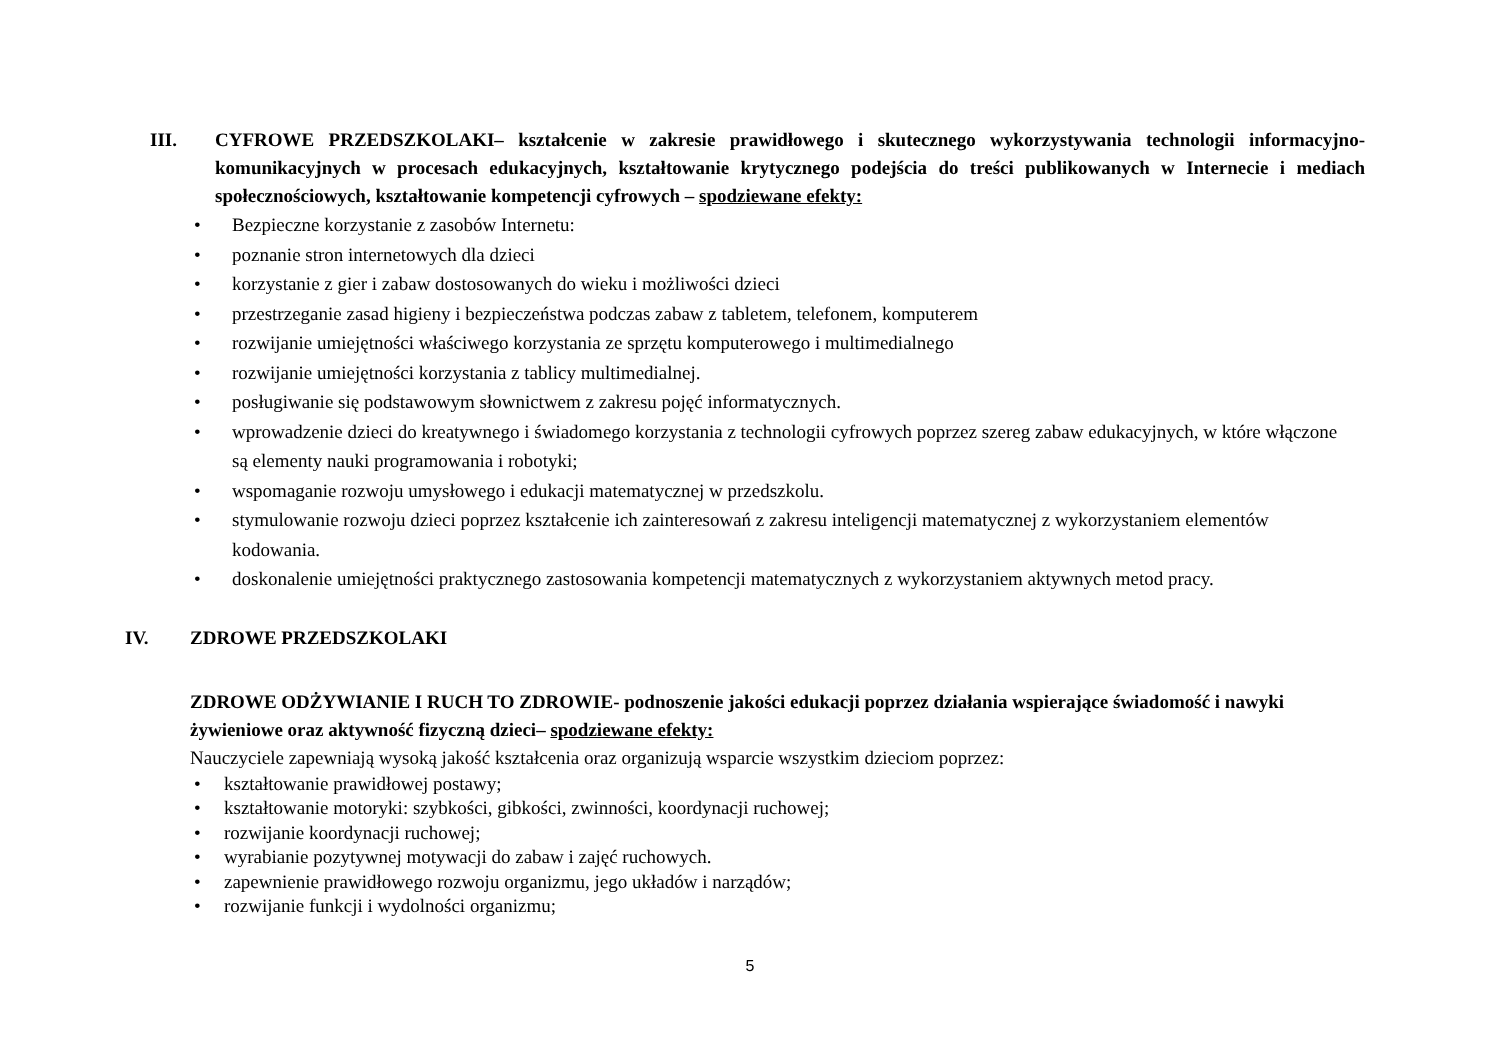III. CYFROWE PRZEDSZKOLAKI– kształcenie w zakresie prawidłowego i skutecznego wykorzystywania technologii informacyjno-komunikacyjnych w procesach edukacyjnych, kształtowanie krytycznego podejścia do treści publikowanych w Internecie i mediach społecznościowych, kształtowanie kompetencji cyfrowych – spodziewane efekty:
• Bezpieczne korzystanie z zasobów Internetu:
• poznanie stron internetowych dla dzieci
• korzystanie z gier i zabaw dostosowanych do wieku i możliwości dzieci
• przestrzeganie zasad higieny i bezpieczeństwa podczas zabaw z tabletem, telefonem, komputerem
• rozwijanie umiejętności właściwego korzystania ze sprzętu komputerowego i multimedialnego
• rozwijanie umiejętności korzystania z tablicy multimedialnej.
• posługiwanie się podstawowym słownictwem z zakresu pojęć informatycznych.
• wprowadzenie dzieci do kreatywnego i świadomego korzystania z technologii cyfrowych poprzez szereg zabaw edukacyjnych, w które włączone są elementy nauki programowania i robotyki;
• wspomaganie rozwoju umysłowego i edukacji matematycznej w przedszkolu.
• stymulowanie rozwoju dzieci poprzez kształcenie ich zainteresowań z zakresu inteligencji matematycznej z wykorzystaniem elementów kodowania.
• doskonalenie umiejętności praktycznego zastosowania kompetencji matematycznych z wykorzystaniem aktywnych metod pracy.
IV. ZDROWE PRZEDSZKOLAKI
ZDROWE ODŻYWIANIE I RUCH TO ZDROWIE- podnoszenie jakości edukacji poprzez działania wspierające świadomość i nawyki żywieniowe oraz aktywność fizyczną dzieci– spodziewane efekty:
Nauczyciele zapewniają wysoką jakość kształcenia oraz organizują wsparcie wszystkim dzieciom poprzez:
• kształtowanie prawidłowej postawy;
• kształtowanie motoryki: szybkości, gibkości, zwinności, koordynacji ruchowej;
• rozwijanie koordynacji ruchowej;
• wyrabianie pozytywnej motywacji do zabaw i zajęć ruchowych.
• zapewnienie prawidłowego rozwoju organizmu, jego układów i narządów;
• rozwijanie funkcji i wydolności organizmu;
5